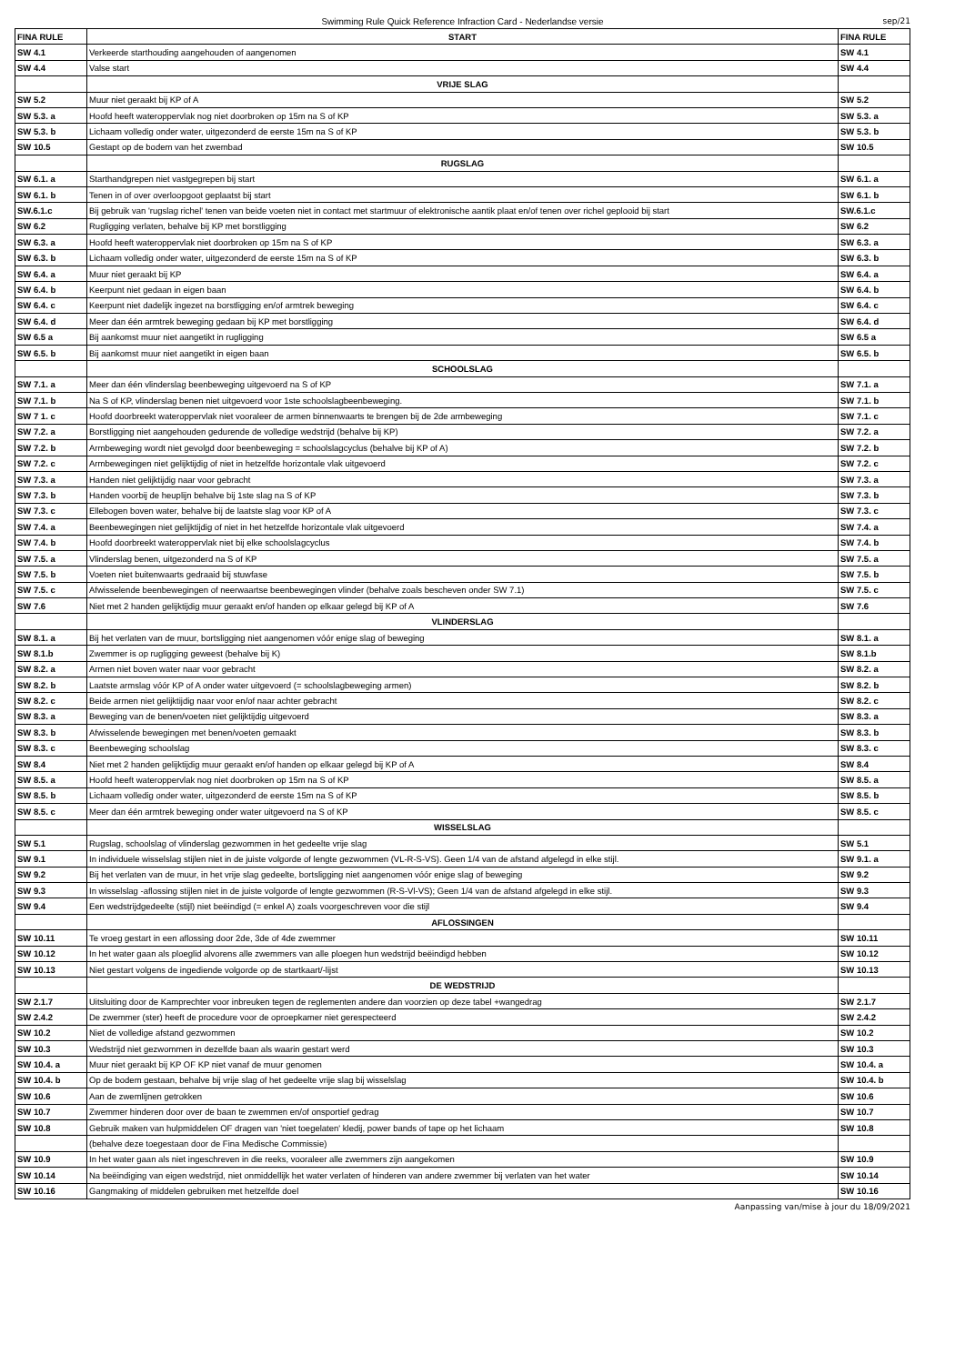Swimming Rule Quick Reference Infraction Card - Nederlandse versie sep/21
| FINA RULE | START | FINA RULE |
| --- | --- | --- |
| SW 4.1 | Verkeerde starthouding aangehouden of aangenomen | SW 4.1 |
| SW 4.4 | Valse start | SW 4.4 |
| | VRIJE SLAG | |
| SW 5.2 | Muur niet geraakt bij KP of A | SW 5.2 |
| SW 5.3. a | Hoofd heeft wateroppervlak nog niet doorbroken op 15m na S of KP | SW 5.3. a |
| SW 5.3. b | Lichaam volledig onder water, uitgezonderd de eerste 15m na S of KP | SW 5.3. b |
| SW 10.5 | Gestapt op de bodem van het zwembad | SW 10.5 |
| | RUGSLAG | |
| SW 6.1. a | Starthandgrepen niet vastgegrepen bij start | SW 6.1. a |
| SW 6.1. b | Tenen in of over overloopgoot geplaatst bij start | SW 6.1. b |
| SW.6.1.c | Bij gebruik van 'rugslag richel' tenen van beide voeten niet in contact met startmuur of elektronische aantik plaat en/of tenen over richel geplooid bij start | SW.6.1.c |
| SW 6.2 | Rugligging verlaten, behalve bij KP met borstligging | SW 6.2 |
| SW 6.3. a | Hoofd heeft wateroppervlak niet doorbroken op 15m na S of KP | SW 6.3. a |
| SW 6.3. b | Lichaam volledig onder water, uitgezonderd de eerste 15m na S of KP | SW 6.3. b |
| SW 6.4. a | Muur niet geraakt bij KP | SW 6.4. a |
| SW 6.4. b | Keerpunt niet gedaan in eigen baan | SW 6.4. b |
| SW 6.4. c | Keerpunt niet dadelijk ingezet na borstligging en/of armtrek beweging | SW 6.4. c |
| SW 6.4. d | Meer dan één armtrek beweging gedaan bij KP met borstligging | SW 6.4. d |
| SW 6.5 a | Bij aankomst muur niet aangetikt in rugligging | SW 6.5 a |
| SW 6.5. b | Bij aankomst muur niet aangetikt in eigen baan | SW 6.5. b |
| | SCHOOLSLAG | |
| SW 7.1. a | Meer dan één vlinderslag beenbeweging uitgevoerd na S of KP | SW 7.1. a |
| SW 7.1. b | Na S of KP, vlinderslag benen niet uitgevoerd voor 1ste schoolslagbeenbeweging. | SW 7.1. b |
| SW 7 1. c | Hoofd doorbreekt wateroppervlak niet vooraleer de armen binnenwaarts te brengen bij de 2de armbeweging | SW 7.1. c |
| SW 7.2. a | Borstligging niet aangehouden gedurende de volledige wedstrijd (behalve bij KP) | SW 7.2. a |
| SW 7.2. b | Armbeweging wordt niet gevolgd door beenbeweging = schoolslagcyclus (behalve bij KP of A) | SW 7.2. b |
| SW 7.2. c | Armbewegingen niet gelijktijdig of niet in hetzelfde horizontale vlak uitgevoerd | SW 7.2. c |
| SW 7.3. a | Handen niet gelijktijdig naar voor gebracht | SW 7.3. a |
| SW 7.3. b | Handen voorbij de heuplijn behalve bij 1ste slag na S of KP | SW 7.3. b |
| SW 7.3. c | Ellebogen boven water, behalve bij de laatste slag voor KP of A | SW 7.3. c |
| SW 7.4. a | Beenbewegingen niet gelijktijdig of niet in het hetzelfde horizontale vlak uitgevoerd | SW 7.4. a |
| SW 7.4. b | Hoofd doorbreekt wateroppervlak niet bij elke schoolslagcyclus | SW 7.4. b |
| SW 7.5. a | Vlinderslag benen, uitgezonderd na S of KP | SW 7.5. a |
| SW 7.5. b | Voeten niet buitenwaarts gedraaid bij stuwfase | SW 7.5. b |
| SW 7.5. c | Afwisselende beenbewegingen of neerwaartse beenbewegingen vlinder (behalve zoals bescheven onder SW 7.1) | SW 7.5. c |
| SW 7.6 | Niet met 2 handen gelijktijdig muur geraakt en/of handen op elkaar gelegd bij KP of A | SW 7.6 |
| | VLINDERSLAG | |
| SW 8.1. a | Bij het verlaten van de muur, bortsligging niet aangenomen vóór enige slag of beweging | SW 8.1. a |
| SW 8.1.b | Zwemmer is op rugligging geweest (behalve bij K) | SW 8.1.b |
| SW 8.2. a | Armen niet boven water naar voor gebracht | SW 8.2. a |
| SW 8.2. b | Laatste armslag vóór KP of A onder water uitgevoerd (= schoolslagbeweging armen) | SW 8.2. b |
| SW 8.2. c | Beide armen niet gelijktijdig naar voor en/of naar achter gebracht | SW 8.2. c |
| SW 8.3. a | Beweging van de benen/voeten niet gelijktijdig uitgevoerd | SW 8.3. a |
| SW 8.3. b | Afwisselende bewegingen met benen/voeten gemaakt | SW 8.3. b |
| SW 8.3. c | Beenbeweging schoolslag | SW 8.3. c |
| SW 8.4 | Niet met 2 handen gelijktijdig muur geraakt en/of handen op elkaar gelegd bij KP of A | SW 8.4 |
| SW 8.5. a | Hoofd heeft wateroppervlak nog niet doorbroken op 15m na S of KP | SW 8.5. a |
| SW 8.5. b | Lichaam volledig onder water, uitgezonderd de eerste 15m na S of KP | SW 8.5. b |
| SW 8.5. c | Meer dan één armtrek beweging onder water uitgevoerd na S of KP | SW 8.5. c |
| | WISSELSLAG | |
| SW 5.1 | Rugslag, schoolslag of vlinderslag gezwommen in het gedeelte vrije slag | SW 5.1 |
| SW 9.1 | In individuele wisselslag stijlen niet in de juiste volgorde of lengte gezwommen (VL-R-S-VS). Geen 1/4 van de afstand afgelegd in elke stijl. | SW 9.1. a |
| SW 9.2 | Bij het verlaten van de muur, in het vrije slag gedeelte, bortsligging niet aangenomen vóór enige slag of beweging | SW 9.2 |
| SW 9.3 | In wisselslag -aflossing stijlen niet in de juiste volgorde of lengte gezwommen (R-S-Vl-VS); Geen 1/4 van de afstand afgelegd in elke stijl. | SW 9.3 |
| SW 9.4 | Een wedstrijdgedeelte (stijl) niet beëindigd (= enkel A) zoals voorgeschreven voor die stijl | SW 9.4 |
| | AFLOSSINGEN | |
| SW 10.11 | Te vroeg gestart in een aflossing door 2de, 3de of 4de zwemmer | SW 10.11 |
| SW 10.12 | In het water gaan als ploeglid alvorens alle zwemmers van alle ploegen hun wedstrijd beëindigd hebben | SW 10.12 |
| SW 10.13 | Niet gestart volgens de ingediende volgorde op de startkaart/-lijst | SW 10.13 |
| | DE WEDSTRIJD | |
| SW 2.1.7 | Uitsluiting door de Kamprechter voor inbreuken tegen de reglementen andere dan voorzien op deze tabel +wangedrag | SW 2.1.7 |
| SW 2.4.2 | De zwemmer (ster) heeft de procedure voor de oproepkamer niet gerespecteerd | SW 2.4.2 |
| SW 10.2 | Niet de volledige afstand gezwommen | SW 10.2 |
| SW 10.3 | Wedstrijd niet gezwommen in dezelfde baan als waarin gestart werd | SW 10.3 |
| SW 10.4. a | Muur niet geraakt bij KP OF KP niet vanaf de muur genomen | SW 10.4. a |
| SW 10.4. b | Op de bodem gestaan, behalve bij vrije slag of het gedeelte vrije slag bij wisselslag | SW 10.4. b |
| SW 10.6 | Aan de zwemlijnen getrokken | SW 10.6 |
| SW 10.7 | Zwemmer hinderen door over de baan te zwemmen en/of onsportief gedrag | SW 10.7 |
| SW 10.8 | Gebruik maken van hulpmiddelen OF dragen van 'niet toegelaten' kledij, power bands of tape op het lichaam | SW 10.8 |
| | (behalve deze toegestaan door de Fina Medische Commissie) | |
| SW 10.9 | In het water gaan als niet ingeschreven in die reeks, vooraleer alle zwemmers zijn aangekomen | SW 10.9 |
| SW 10.14 | Na beëindiging van eigen wedstrijd, niet onmiddellijk het water verlaten of hinderen van andere zwemmer bij verlaten van het water | SW 10.14 |
| SW 10.16 | Gangmaking of middelen gebruiken met hetzelfde doel | SW 10.16 |
Aanpassing van/mise à jour du 18/09/2021